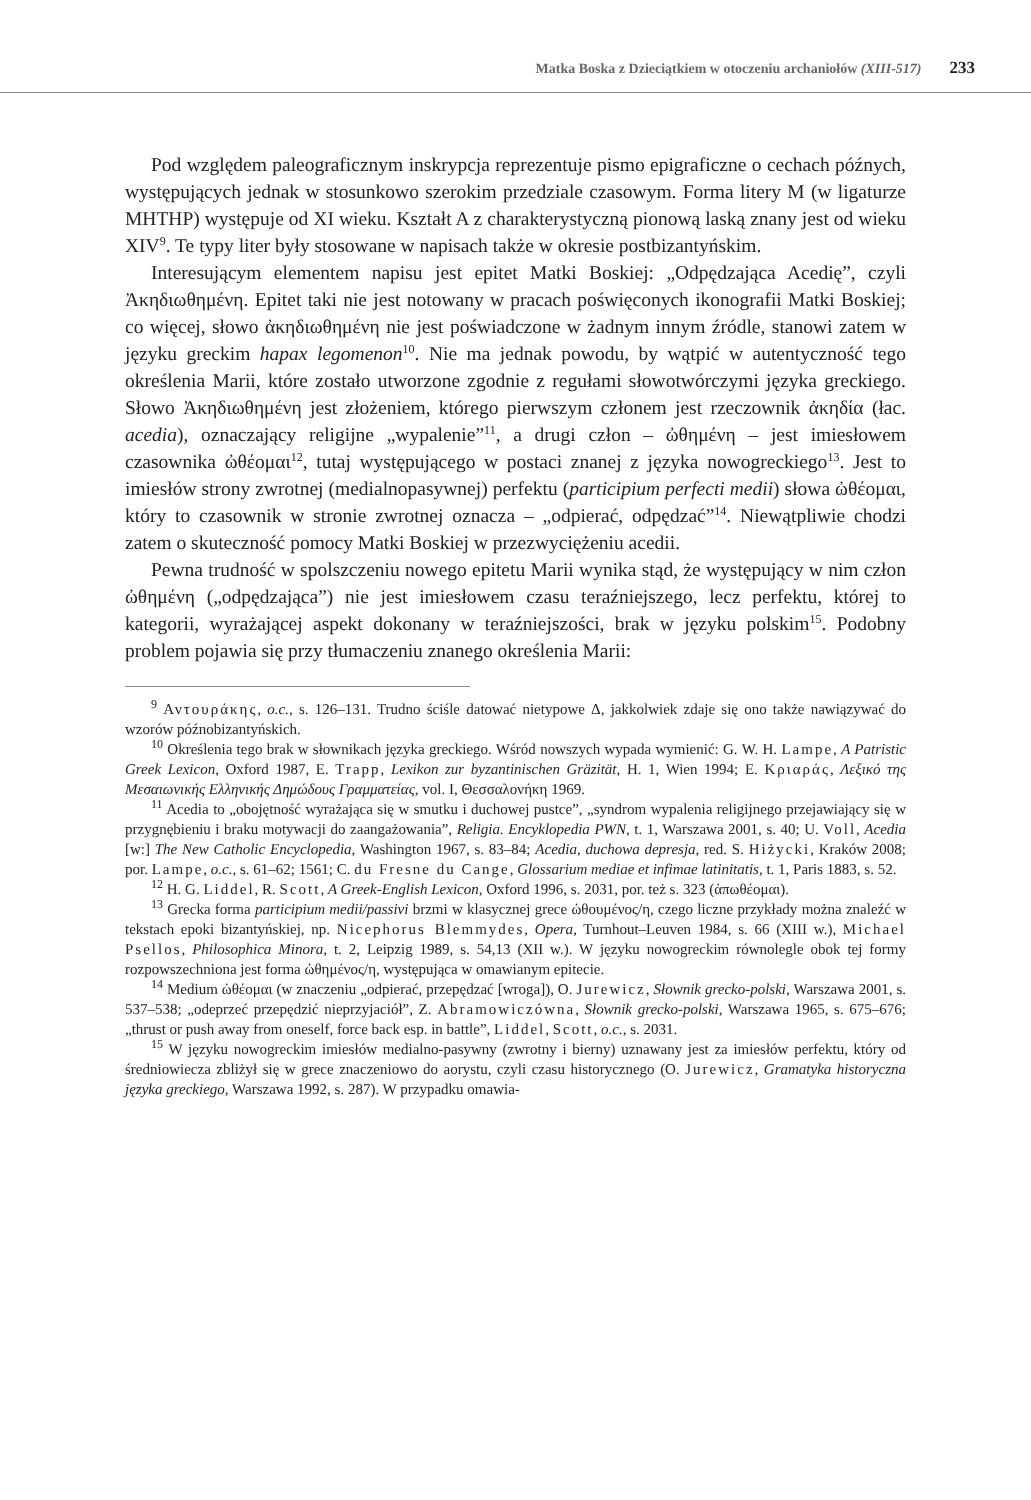Matka Boska z Dzieciątkiem w otoczeniu archaniołów (XIII-517) 233
Pod względem paleograficznym inskrypcja reprezentuje pismo epigraficzne o cechach późnych, występujących jednak w stosunkowo szerokim przedziale czasowym. Forma litery M (w ligaturze MHTHP) występuje od XI wieku. Kształt A z charakterystyczną pionową laską znany jest od wieku XIV<sup>9</sup>. Te typy liter były stosowane w napisach także w okresie postbizantyńskim.
Interesującym elementem napisu jest epitet Matki Boskiej: „Odpędzająca Acedię”, czyli Ἀκηδιωθημένη. Epitet taki nie jest notowany w pracach poświęconych ikonografii Matki Boskiej; co więcej, słowo ἀκηδιωθημένη nie jest poświadczone w żadnym innym źródle, stanowi zatem w języku greckim hapax legomenon<sup>10</sup>. Nie ma jednak powodu, by wątpić w autentyczność tego określenia Marii, które zostało utworzone zgodnie z regułami słowotwórczymi języka greckiego. Słowo Ἀκηδιωθημένη jest złożeniem, którego pierwszym członem jest rzeczownik ἀκηδία (łac. acedia), oznaczający religijne „wypalenie”<sup>11</sup>, a drugi człon – ὠθημένη – jest imiesłowem czasownika ὠθέομαι<sup>12</sup>, tutaj występującego w postaci znanej z języka nowogreckiego<sup>13</sup>. Jest to imiesłów strony zwrotnej (medialnopasywnej) perfektu (participium perfecti medii) słowa ὠθέομαι, który to czasownik w stronie zwrotnej oznacza – „odpierać, odpędzać”<sup>14</sup>. Niewątpliwie chodzi zatem o skuteczność pomocy Matki Boskiej w przezwyciężeniu acedii.
Pewna trudność w spolszczeniu nowego epitetu Marii wynika stąd, że występujący w nim człon ὠθημένη („odpędzająca”) nie jest imiesłowem czasu teraźniejszego, lecz perfektu, której to kategorii, wyrażającej aspekt dokonany w teraźniejszości, brak w języku polskim<sup>15</sup>. Podobny problem pojawia się przy tłumaczeniu znanego określenia Marii:
<sup>9</sup> Αντουράκης, o.c., s. 126–131. Trudno ściśle datować nietypowe Δ, jakkolwiek zdaje się ono także nawiązywać do wzorów późnobizantyńskich.
<sup>10</sup> Określenia tego brak w słownikach języka greckiego. Wśród nowszych wypada wymienić: G. W. H. Lampe, A Patristic Greek Lexicon, Oxford 1987, E. Trapp, Lexikon zur byzantinischen Gräzität, H. 1, Wien 1994; E. Κριαράς, Λεξικό της Μεσαιωνικής Ελληνικής Δημώδους Γραμματείας, vol. I, Θεσσαλονήκη 1969.
<sup>11</sup> Acedia to „obojętność wyrażająca się w smutku i duchowej pustce”, „syndrom wypalenia religijnego przejawiający się w przygnębieniu i braku motywacji do zaangażowania”, Religia. Encyklopedia PWN, t. 1, Warszawa 2001, s. 40; U. Voll, Acedia [w:] The New Catholic Encyclopedia, Washington 1967, s. 83–84; Acedia, duchowa depresja, red. S. Hiżycki, Kraków 2008; por. Lampe, o.c., s. 61–62; 1561; C. du Fresne du Cange, Glossarium mediae et infimae latinitatis, t. 1, Paris 1883, s. 52.
<sup>12</sup> H. G. Liddel, R. Scott, A Greek-English Lexicon, Oxford 1996, s. 2031, por. też s. 323 (ἀπωθέομαι).
<sup>13</sup> Grecka forma participium medii/passivi brzmi w klasycznej grece ὠθουμένος/η, czego liczne przykłady można znaleźć w tekstach epoki bizantyńskiej, np. Nicephorus Blemmydes, Opera, Turnhout–Leuven 1984, s. 66 (XIII w.), Michael Psellos, Philosophica Minora, t. 2, Leipzig 1989, s. 54,13 (XII w.). W języku nowogreckim równolegle obok tej formy rozpowszechniona jest forma ὠθημένος/η, występująca w omawianym epitecie.
<sup>14</sup> Medium ὠθέομαι (w znaczeniu „odpierać, przepędzać [wroga]), O. Jurewicz, Słownik grecko-polski, Warszawa 2001, s. 537–538; „odeprzeć przepędzić nieprzyjaciół”, Z. Abramowiczówna, Słownik grecko-polski, Warszawa 1965, s. 675–676; „thrust or push away from oneself, force back esp. in battle”, Liddel, Scott, o.c., s. 2031.
<sup>15</sup> W języku nowogreckim imiesłów medialno-pasywny (zwrotny i bierny) uznawany jest za imiesłów perfektu, który od średniowiecza zbliżył się w grece znaczeniowo do aorystu, czyli czasu historycznego (O. Jurewicz, Gramatyka historyczna języka greckiego, Warszawa 1992, s. 287). W przypadku omawia-